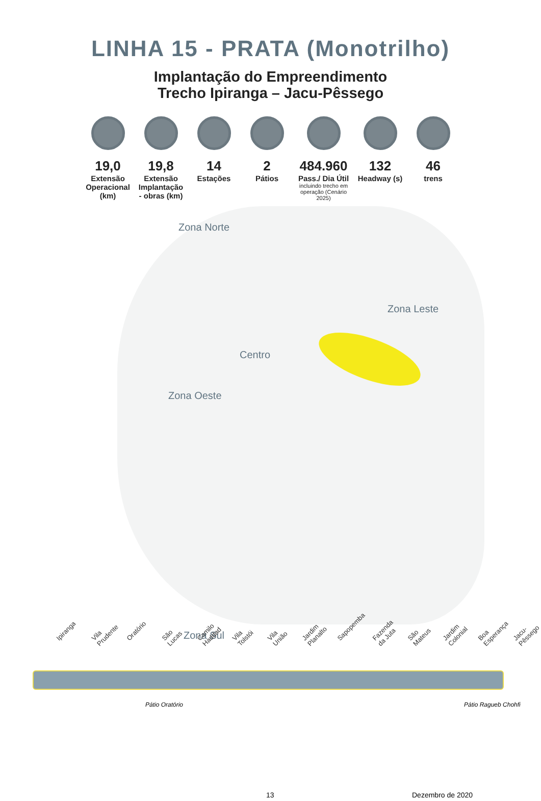LINHA 15 - PRATA (Monotrilho)
Implantação do Empreendimento
Trecho Ipiranga – Jacu-Pêssego
19,0
Extensão Operacional (km)
19,8
Extensão Implantação - obras (km)
14
Estações
2
Pátios
484.960
Pass./ Dia Útil
incluindo trecho em operação (Cenário 2025)
132
Headway (s)
46
trens
Zona Norte
Zona Leste
Centro
Zona Oeste
Zona Sul
Ipiranga Vila Prudente Oratório São Lucas Camilo Haddad Vila Tolstói Vila União Jardim Planalto Sapopemba Fazenda da Juta São Mateus Jardim Colonial Boa Esperança Jacu-Pêssego
Pátio Oratório Pátio Ragueb Chohfi
13 Dezembro de 2020